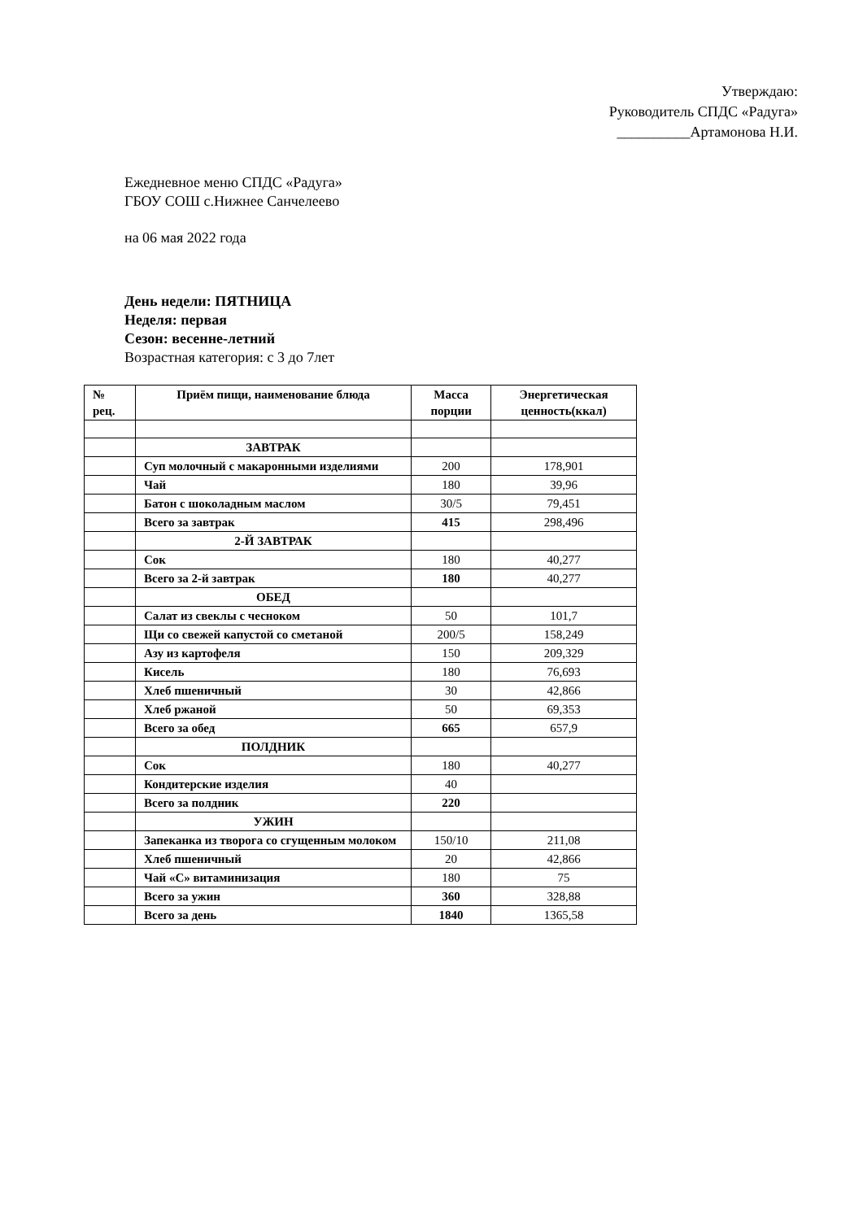Утверждаю:
Руководитель СПДС «Радуга»
__________Артамонова Н.И.
Ежедневное меню СПДС «Радуга»
ГБОУ СОШ с.Нижнее Санчелеево
на 06 мая 2022 года
День недели: ПЯТНИЦА
Неделя: первая
Сезон: весенне-летний
Возрастная категория: с 3 до 7лет
| № рец. | Приём пищи, наименование блюда | Масса порции | Энергетическая ценность(ккал) |
| --- | --- | --- | --- |
| | ЗАВТРАК | | |
| | Суп молочный с макаронными изделиями | 200 | 178,901 |
| | Чай | 180 | 39,96 |
| | Батон с шоколадным маслом | 30/5 | 79,451 |
| | Всего за завтрак | 415 | 298,496 |
| | 2-Й ЗАВТРАК | | |
| | Сок | 180 | 40,277 |
| | Всего за 2-й завтрак | 180 | 40,277 |
| | ОБЕД | | |
| | Салат из свеклы с чесноком | 50 | 101,7 |
| | Щи со свежей капустой со сметаной | 200/5 | 158,249 |
| | Азу из картофеля | 150 | 209,329 |
| | Кисель | 180 | 76,693 |
| | Хлеб пшеничный | 30 | 42,866 |
| | Хлеб ржаной | 50 | 69,353 |
| | Всего за обед | 665 | 657,9 |
| | ПОЛДНИК | | |
| | Сок | 180 | 40,277 |
| | Кондитерские изделия | 40 | |
| | Всего за полдник | 220 | |
| | УЖИН | | |
| | Запеканка из творога со сгущенным молоком | 150/10 | 211,08 |
| | Хлеб пшеничный | 20 | 42,866 |
| | Чай «С» витаминизация | 180 | 75 |
| | Всего за ужин | 360 | 328,88 |
| | Всего за день | 1840 | 1365,58 |